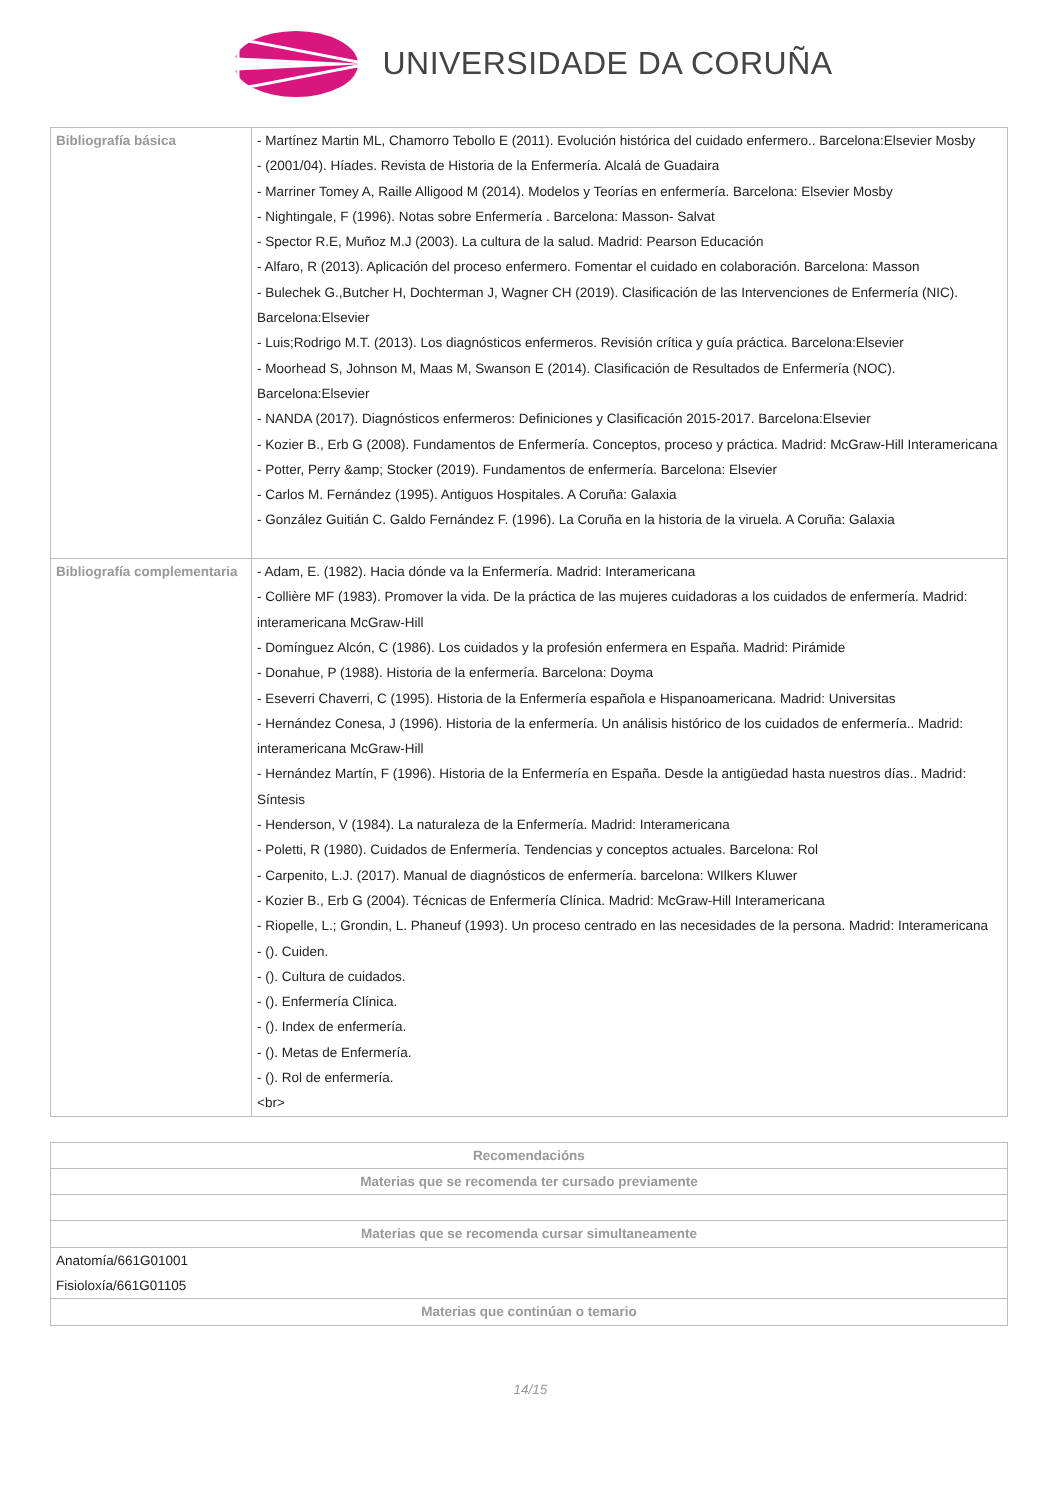UNIVERSIDADE DA CORUÑA
| Bibliografía básica | - Martínez Martin ML, Chamorro Tebollo E (2011). Evolución histórica del cuidado enfermero.. Barcelona:Elsevier Mosby - (2001/04). Híades. Revista de Historia de la Enfermería. Alcalá de Guadaira - Marriner Tomey A, Raille Alligood M (2014). Modelos y Teorías en enfermería. Barcelona: Elsevier Mosby - Nightingale, F (1996). Notas sobre Enfermería . Barcelona: Masson- Salvat - Spector R.E, Muñoz M.J (2003). La cultura de la salud. Madrid: Pearson Educación - Alfaro, R (2013). Aplicación del proceso enfermero. Fomentar el cuidado en colaboración. Barcelona: Masson - Bulechek G.,Butcher H, Dochterman J, Wagner CH (2019). Clasificación de las Intervenciones de Enfermería (NIC). Barcelona:Elsevier - Luis;Rodrigo M.T. (2013). Los diagnósticos enfermeros. Revisión crítica y guía práctica. Barcelona:Elsevier - Moorhead S, Johnson M, Maas M, Swanson E (2014). Clasificación de Resultados de Enfermería (NOC). Barcelona:Elsevier - NANDA (2017). Diagnósticos enfermeros: Definiciones y Clasificación 2015-2017. Barcelona:Elsevier - Kozier B., Erb G (2008). Fundamentos de Enfermería. Conceptos, proceso y práctica. Madrid: McGraw-Hill Interamericana - Potter, Perry &amp; Stocker (2019). Fundamentos de enfermería. Barcelona: Elsevier - Carlos M. Fernández (1995). Antiguos Hospitales. A Coruña: Galaxia - González Guitián C. Galdo Fernández F. (1996). La Coruña en la historia de la viruela. A Coruña: Galaxia |
| Bibliografía complementaria | - Adam, E. (1982). Hacia dónde va la Enfermería. Madrid: Interamericana - Collière MF (1983). Promover la vida. De la práctica de las mujeres cuidadoras a los cuidados de enfermería. Madrid: interamericana McGraw-Hill - Domínguez Alcón, C (1986). Los cuidados y la profesión enfermera en España. Madrid: Pirámide - Donahue, P (1988). Historia de la enfermería. Barcelona: Doyma - Eseverri Chaverri, C (1995). Historia de la Enfermería española e Hispanoamericana. Madrid: Universitas - Hernández Conesa, J (1996). Historia de la enfermería. Un análisis histórico de los cuidados de enfermería.. Madrid: interamericana McGraw-Hill - Hernández Martín, F (1996). Historia de la Enfermería en España. Desde la antigüedad hasta nuestros días.. Madrid: Síntesis - Henderson, V (1984). La naturaleza de la Enfermería. Madrid: Interamericana - Poletti, R (1980). Cuidados de Enfermería. Tendencias y conceptos actuales. Barcelona: Rol - Carpenito, L.J. (2017). Manual de diagnósticos de enfermería. barcelona: WIlkers Kluwer - Kozier B., Erb G (2004). Técnicas de Enfermería Clínica. Madrid: McGraw-Hill Interamericana - Riopelle, L.; Grondin, L. Phaneuf (1993). Un proceso centrado en las necesidades de la persona. Madrid: Interamericana - (). Cuiden. - (). Cultura de cuidados. - (). Enfermería Clínica. - (). Index de enfermería. - (). Metas de Enfermería. - (). Rol de enfermería. <br> |
| Recomendacións |
| --- |
| Materias que se recomenda ter cursado previamente |
| Materias que se recomenda cursar simultaneamente |
| Anatomía/661G01001 Fisioloxía/661G01105 |
| Materias que continúan o temario |
14/15